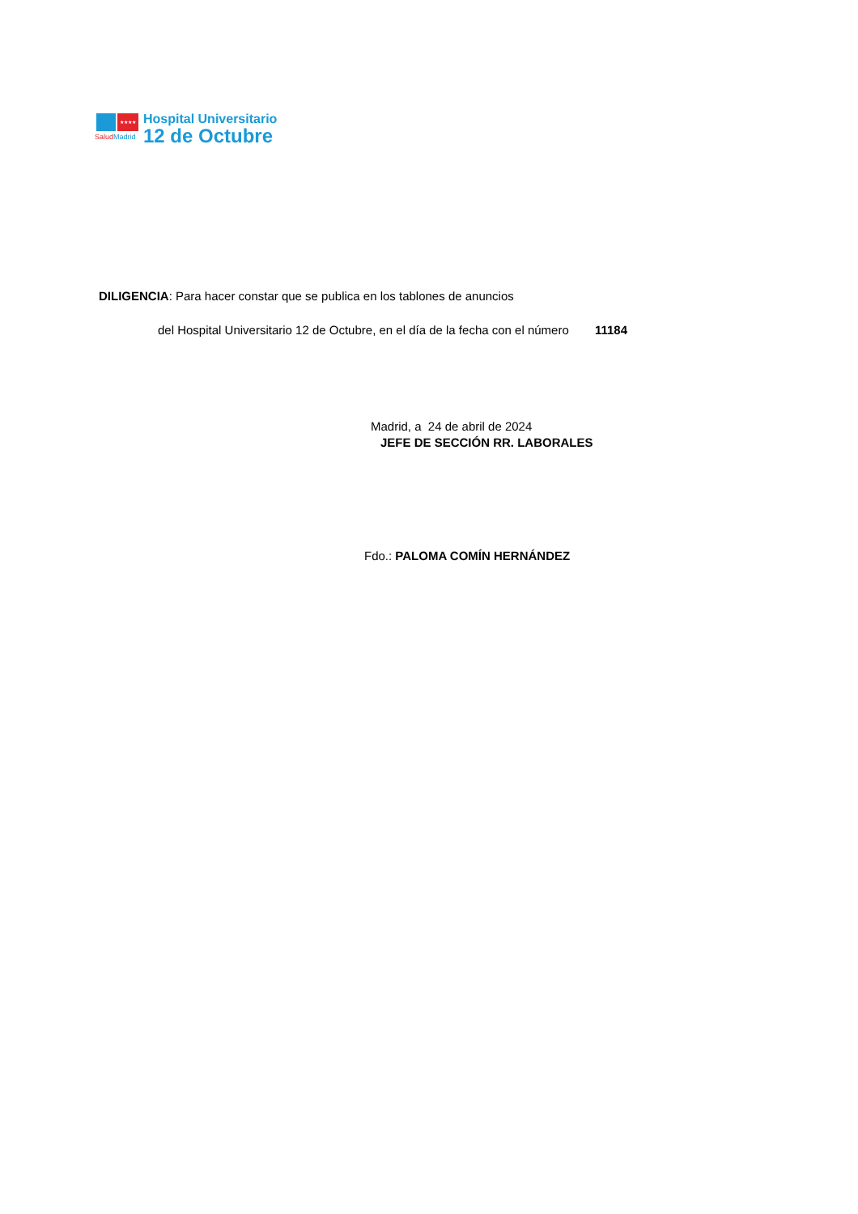★★★★
SaludMadrid
Hospital Universitario
12 de Octubre
DILIGENCIA: Para hacer constar que se publica en los tablones de anuncios
del Hospital Universitario 12 de Octubre, en el día de la fecha con el número 11184
Madrid, a 24 de abril de 2024
JEFE DE SECCIÓN RR. LABORALES
Fdo.: PALOMA COMÍN HERNÁNDEZ